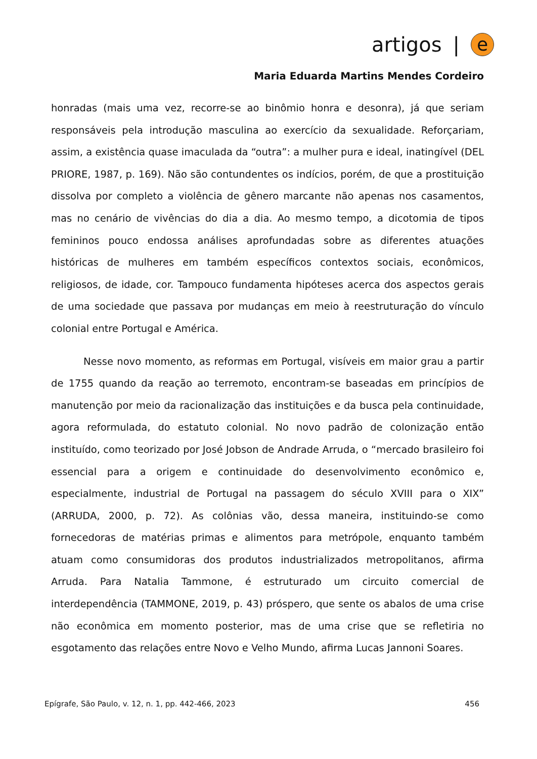artigos | e
Maria Eduarda Martins Mendes Cordeiro
honradas (mais uma vez, recorre-se ao binômio honra e desonra), já que seriam responsáveis pela introdução masculina ao exercício da sexualidade. Reforçariam, assim, a existência quase imaculada da “outra”: a mulher pura e ideal, inatingível (DEL PRIORE, 1987, p. 169). Não são contundentes os indícios, porém, de que a prostituição dissolva por completo a violência de gênero marcante não apenas nos casamentos, mas no cenário de vivências do dia a dia. Ao mesmo tempo, a dicotomia de tipos femininos pouco endossa análises aprofundadas sobre as diferentes atuações históricas de mulheres em também específicos contextos sociais, econômicos, religiosos, de idade, cor. Tampouco fundamenta hipóteses acerca dos aspectos gerais de uma sociedade que passava por mudanças em meio à reestruturação do vínculo colonial entre Portugal e América.
Nesse novo momento, as reformas em Portugal, visíveis em maior grau a partir de 1755 quando da reação ao terremoto, encontram-se baseadas em princípios de manutenção por meio da racionalização das instituições e da busca pela continuidade, agora reformulada, do estatuto colonial. No novo padrão de colonização então instituído, como teorizado por José Jobson de Andrade Arruda, o “mercado brasileiro foi essencial para a origem e continuidade do desenvolvimento econômico e, especialmente, industrial de Portugal na passagem do século XVIII para o XIX” (ARRUDA, 2000, p. 72). As colônias vão, dessa maneira, instituindo-se como fornecedoras de matérias primas e alimentos para metrópole, enquanto também atuam como consumidoras dos produtos industrializados metropolitanos, afirma Arruda. Para Natalia Tammone, é estruturado um circuito comercial de interdependência (TAMMONE, 2019, p. 43) próspero, que sente os abalos de uma crise não econômica em momento posterior, mas de uma crise que se refletiria no esgotamento das relações entre Novo e Velho Mundo, afirma Lucas Jannoni Soares.
Epígrafe, São Paulo, v. 12, n. 1, pp. 442-466, 2023 456